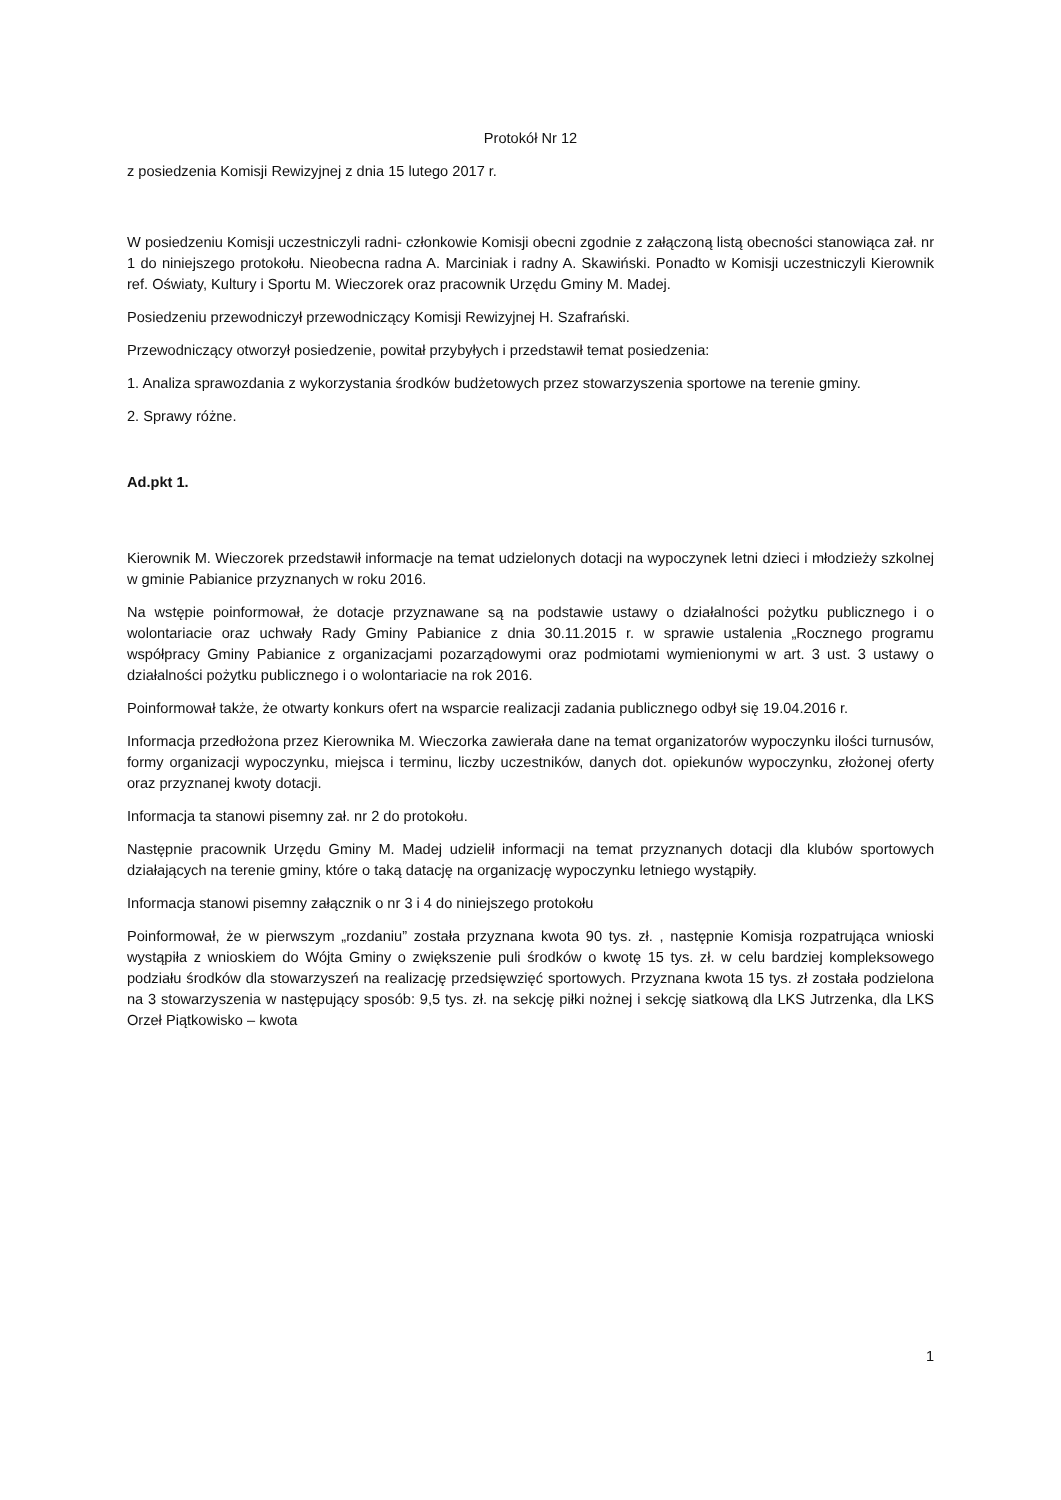Protokół Nr 12
z posiedzenia Komisji Rewizyjnej z dnia 15 lutego 2017 r.
W posiedzeniu Komisji uczestniczyli radni- członkowie Komisji obecni zgodnie z załączoną listą obecności stanowiąca zał. nr 1 do niniejszego protokołu. Nieobecna radna A. Marciniak i radny A. Skawiński. Ponadto w Komisji uczestniczyli Kierownik ref. Oświaty, Kultury i Sportu M. Wieczorek oraz pracownik Urzędu Gminy M. Madej.
Posiedzeniu przewodniczył przewodniczący Komisji Rewizyjnej H. Szafrański.
Przewodniczący otworzył posiedzenie, powitał przybyłych i przedstawił temat posiedzenia:
1. Analiza sprawozdania z wykorzystania środków budżetowych przez stowarzyszenia sportowe na terenie gminy.
2. Sprawy różne.
Ad.pkt 1.
Kierownik M. Wieczorek przedstawił informacje na temat udzielonych dotacji na wypoczynek letni dzieci i młodzieży szkolnej w gminie Pabianice przyznanych w roku 2016.
Na wstępie poinformował, że dotacje przyznawane są na podstawie ustawy o działalności pożytku publicznego i o wolontariacie oraz uchwały Rady Gminy Pabianice z dnia 30.11.2015 r. w sprawie ustalenia „Rocznego programu współpracy Gminy Pabianice z organizacjami pozarządowymi oraz podmiotami wymienionymi w art. 3 ust. 3 ustawy o działalności pożytku publicznego i o wolontariacie na rok 2016.
Poinformował także, że otwarty konkurs ofert na wsparcie realizacji zadania publicznego odbył się 19.04.2016 r.
Informacja przedłożona przez Kierownika M. Wieczorka zawierała dane na temat organizatorów wypoczynku ilości turnusów, formy organizacji wypoczynku, miejsca i terminu, liczby uczestników, danych dot. opiekunów wypoczynku, złożonej oferty oraz przyznanej kwoty dotacji.
Informacja ta stanowi pisemny zał. nr 2 do protokołu.
Następnie pracownik Urzędu Gminy M. Madej udzielił informacji na temat przyznanych dotacji dla klubów sportowych działających na terenie gminy, które o taką datację na organizację wypoczynku letniego wystąpiły.
Informacja stanowi pisemny załącznik o nr 3 i 4 do niniejszego protokołu
Poinformował, że w pierwszym „rozdaniu” została przyznana kwota 90 tys. zł. , następnie Komisja rozpatrująca wnioski wystąpiła z wnioskiem do Wójta Gminy o zwiększenie puli środków o kwotę 15 tys. zł. w celu bardziej kompleksowego podziału środków dla stowarzyszeń na realizację przedsięwzięć sportowych. Przyznana kwota 15 tys. zł została podzielona na 3 stowarzyszenia w następujący sposób: 9,5 tys. zł. na sekcję piłki nożnej i sekcję siatkową dla LKS Jutrzenka, dla LKS Orzeł Piątkowisko – kwota
1